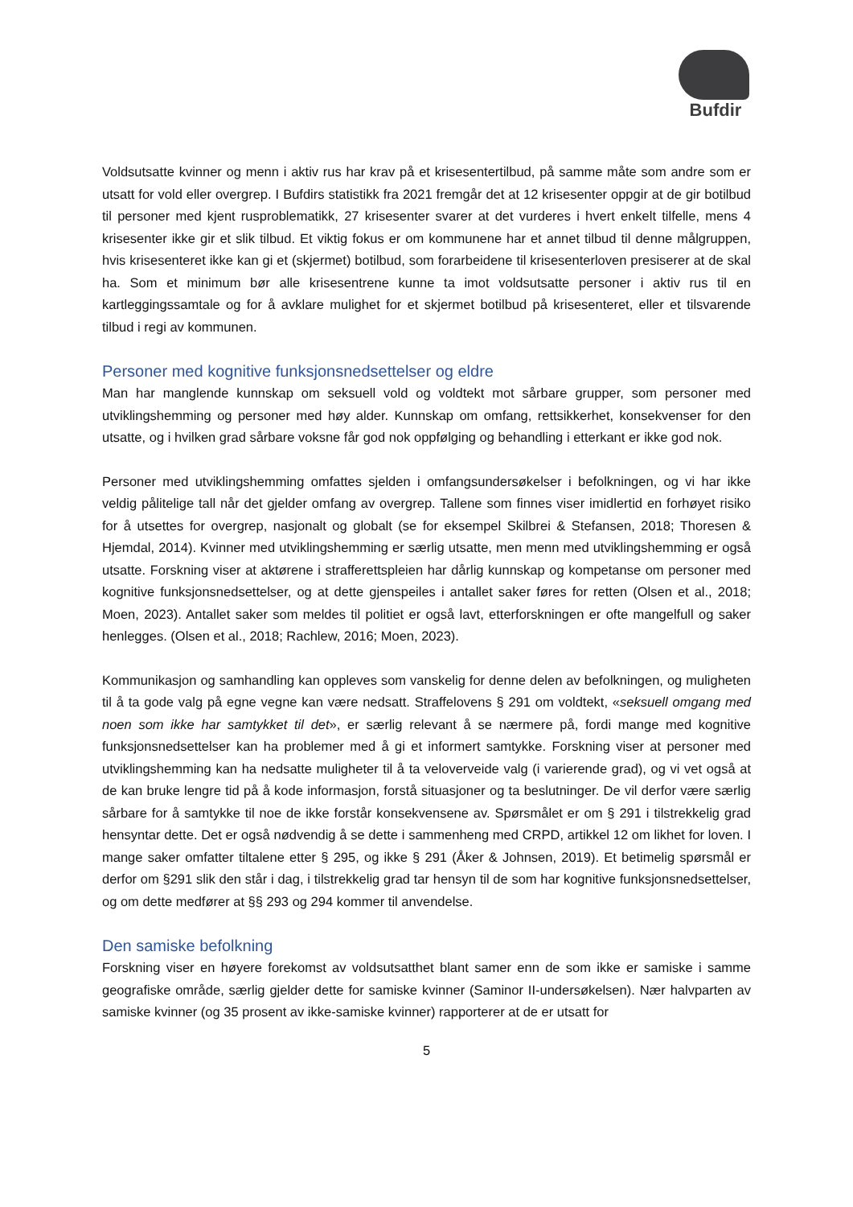Bufdir
Voldsutsatte kvinner og menn i aktiv rus har krav på et krisesentertilbud, på samme måte som andre som er utsatt for vold eller overgrep. I Bufdirs statistikk fra 2021 fremgår det at 12 krisesenter oppgir at de gir botilbud til personer med kjent rusproblematikk, 27 krisesenter svarer at det vurderes i hvert enkelt tilfelle, mens 4 krisesenter ikke gir et slik tilbud. Et viktig fokus er om kommunene har et annet tilbud til denne målgruppen, hvis krisesenteret ikke kan gi et (skjermet) botilbud, som forarbeidene til krisesenterloven presiserer at de skal ha. Som et minimum bør alle krisesentrene kunne ta imot voldsutsatte personer i aktiv rus til en kartleggingssamtale og for å avklare mulighet for et skjermet botilbud på krisesenteret, eller et tilsvarende tilbud i regi av kommunen.
Personer med kognitive funksjonsnedsettelser og eldre
Man har manglende kunnskap om seksuell vold og voldtekt mot sårbare grupper, som personer med utviklingshemming og personer med høy alder. Kunnskap om omfang, rettsikkerhet, konsekvenser for den utsatte, og i hvilken grad sårbare voksne får god nok oppfølging og behandling i etterkant er ikke god nok.
Personer med utviklingshemming omfattes sjelden i omfangsundersøkelser i befolkningen, og vi har ikke veldig pålitelige tall når det gjelder omfang av overgrep. Tallene som finnes viser imidlertid en forhøyet risiko for å utsettes for overgrep, nasjonalt og globalt (se for eksempel Skilbrei & Stefansen, 2018; Thoresen & Hjemdal, 2014). Kvinner med utviklingshemming er særlig utsatte, men menn med utviklingshemming er også utsatte. Forskning viser at aktørene i strafferettspleien har dårlig kunnskap og kompetanse om personer med kognitive funksjonsnedsettelser, og at dette gjenspeiles i antallet saker føres for retten (Olsen et al., 2018; Moen, 2023). Antallet saker som meldes til politiet er også lavt, etterforskningen er ofte mangelfull og saker henlegges. (Olsen et al., 2018; Rachlew, 2016; Moen, 2023).
Kommunikasjon og samhandling kan oppleves som vanskelig for denne delen av befolkningen, og muligheten til å ta gode valg på egne vegne kan være nedsatt. Straffelovens § 291 om voldtekt, «seksuell omgang med noen som ikke har samtykket til det», er særlig relevant å se nærmere på, fordi mange med kognitive funksjonsnedsettelser kan ha problemer med å gi et informert samtykke. Forskning viser at personer med utviklingshemming kan ha nedsatte muligheter til å ta veloverveide valg (i varierende grad), og vi vet også at de kan bruke lengre tid på å kode informasjon, forstå situasjoner og ta beslutninger. De vil derfor være særlig sårbare for å samtykke til noe de ikke forstår konsekvensene av. Spørsmålet er om § 291 i tilstrekkelig grad hensyntar dette. Det er også nødvendig å se dette i sammenheng med CRPD, artikkel 12 om likhet for loven. I mange saker omfatter tiltalene etter § 295, og ikke § 291 (Åker & Johnsen, 2019). Et betimelig spørsmål er derfor om §291 slik den står i dag, i tilstrekkelig grad tar hensyn til de som har kognitive funksjonsnedsettelser, og om dette medfører at §§ 293 og 294 kommer til anvendelse.
Den samiske befolkning
Forskning viser en høyere forekomst av voldsutsatthet blant samer enn de som ikke er samiske i samme geografiske område, særlig gjelder dette for samiske kvinner (Saminor II-undersøkelsen). Nær halvparten av samiske kvinner (og 35 prosent av ikke-samiske kvinner) rapporterer at de er utsatt for
5